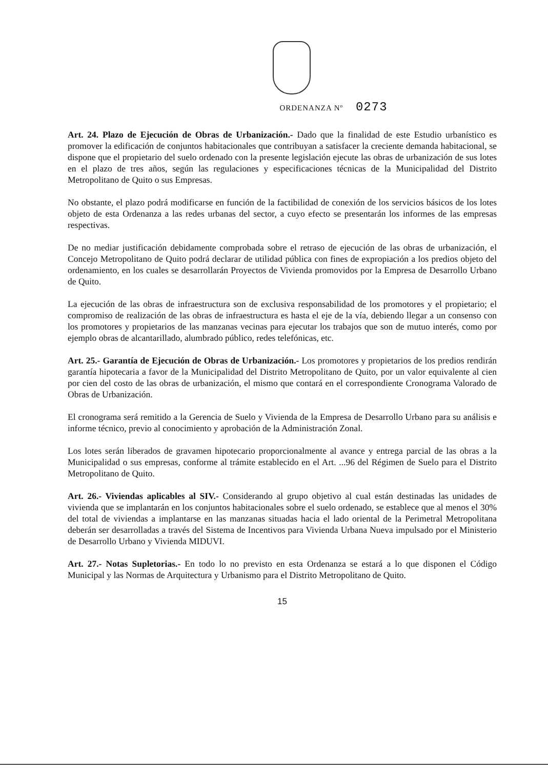ORDENANZA Nº 0273
Art. 24. Plazo de Ejecución de Obras de Urbanización.- Dado que la finalidad de este Estudio urbanístico es promover la edificación de conjuntos habitacionales que contribuyan a satisfacer la creciente demanda habitacional, se dispone que el propietario del suelo ordenado con la presente legislación ejecute las obras de urbanización de sus lotes en el plazo de tres años, según las regulaciones y especificaciones técnicas de la Municipalidad del Distrito Metropolitano de Quito o sus Empresas.
No obstante, el plazo podrá modificarse en función de la factibilidad de conexión de los servicios básicos de los lotes objeto de esta Ordenanza a las redes urbanas del sector, a cuyo efecto se presentarán los informes de las empresas respectivas.
De no mediar justificación debidamente comprobada sobre el retraso de ejecución de las obras de urbanización, el Concejo Metropolitano de Quito podrá declarar de utilidad pública con fines de expropiación a los predios objeto del ordenamiento, en los cuales se desarrollarán Proyectos de Vivienda promovidos por la Empresa de Desarrollo Urbano de Quito.
La ejecución de las obras de infraestructura son de exclusiva responsabilidad de los promotores y el propietario; el compromiso de realización de las obras de infraestructura es hasta el eje de la vía, debiendo llegar a un consenso con los promotores y propietarios de las manzanas vecinas para ejecutar los trabajos que son de mutuo interés, como por ejemplo obras de alcantarillado, alumbrado público, redes telefónicas, etc.
Art. 25.- Garantía de Ejecución de Obras de Urbanización.- Los promotores y propietarios de los predios rendirán garantía hipotecaria a favor de la Municipalidad del Distrito Metropolitano de Quito, por un valor equivalente al cien por cien del costo de las obras de urbanización, el mismo que contará en el correspondiente Cronograma Valorado de Obras de Urbanización.
El cronograma será remitido a la Gerencia de Suelo y Vivienda de la Empresa de Desarrollo Urbano para su análisis e informe técnico, previo al conocimiento y aprobación de la Administración Zonal.
Los lotes serán liberados de gravamen hipotecario proporcionalmente al avance y entrega parcial de las obras a la Municipalidad o sus empresas, conforme al trámite establecido en el Art. ...96 del Régimen de Suelo para el Distrito Metropolitano de Quito.
Art. 26.- Viviendas aplicables al SIV.- Considerando al grupo objetivo al cual están destinadas las unidades de vivienda que se implantarán en los conjuntos habitacionales sobre el suelo ordenado, se establece que al menos el 30% del total de viviendas a implantarse en las manzanas situadas hacia el lado oriental de la Perimetral Metropolitana deberán ser desarrolladas a través del Sistema de Incentivos para Vivienda Urbana Nueva impulsado por el Ministerio de Desarrollo Urbano y Vivienda MIDUVI.
Art. 27.- Notas Supletorias.- En todo lo no previsto en esta Ordenanza se estará a lo que disponen el Código Municipal y las Normas de Arquitectura y Urbanismo para el Distrito Metropolitano de Quito.
15